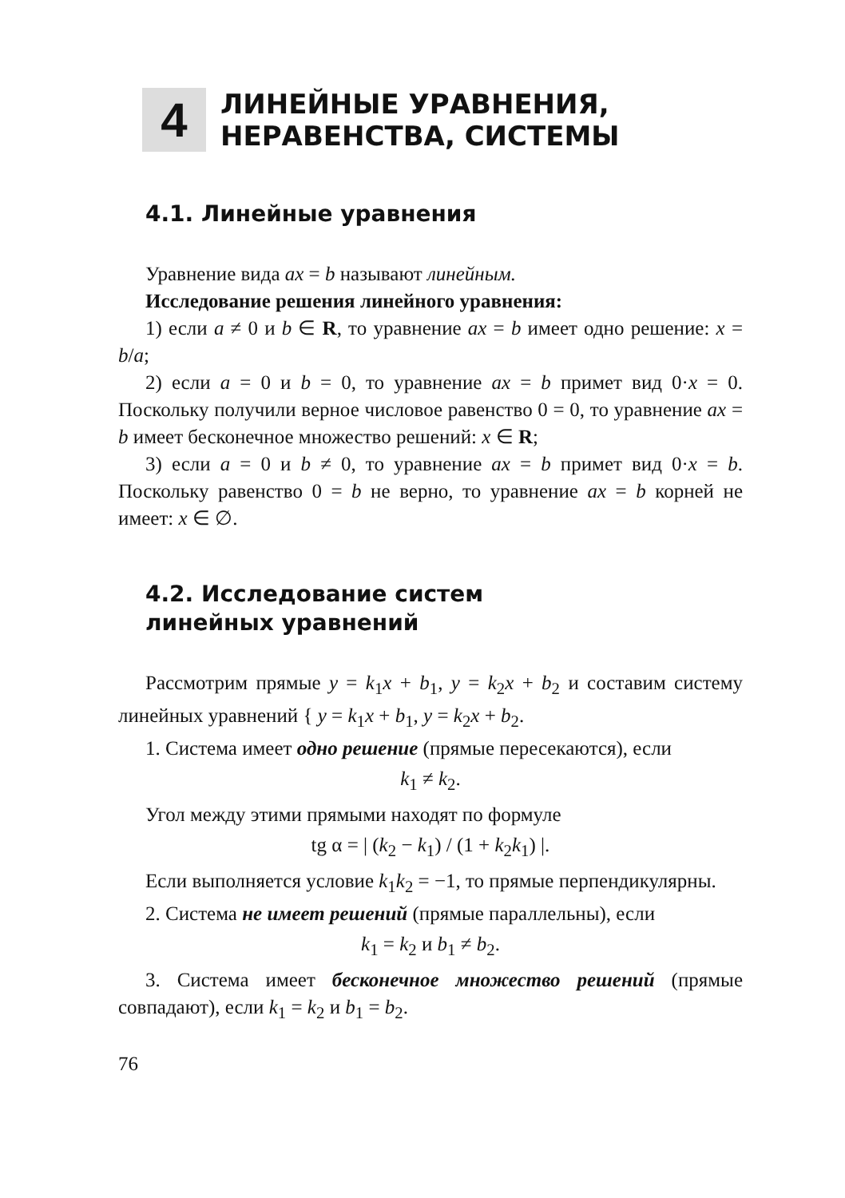4
ЛИНЕЙНЫЕ УРАВНЕНИЯ,
НЕРАВЕНСТВА, СИСТЕМЫ
4.1. Линейные уравнения
Уравнение вида ax = b называют линейным.
Исследование решения линейного уравнения:
1) если a ≠ 0 и b ∈ R, то уравнение ax = b имеет одно решение: x = b/a;
2) если a = 0 и b = 0, то уравнение ax = b примет вид 0·x = 0. Поскольку получили верное числовое равенство 0 = 0, то уравнение ax = b имеет бесконечное множество решений: x ∈ R;
3) если a = 0 и b ≠ 0, то уравнение ax = b примет вид 0·x = b. Поскольку равенство 0 = b не верно, то уравнение ax = b корней не имеет: x ∈ ∅.
4.2. Исследование систем
линейных уравнений
Рассмотрим прямые y = k<sub>1</sub>x + b<sub>1</sub>, y = k<sub>2</sub>x + b<sub>2</sub> и составим систему линейных уравнений { y = k<sub>1</sub>x + b<sub>1</sub>, y = k<sub>2</sub>x + b<sub>2</sub>.
1. Система имеет одно решение (прямые пересекаются), если
k<sub>1</sub> ≠ k<sub>2</sub>.
Угол между этими прямыми находят по формуле
tg α = | (k<sub>2</sub> − k<sub>1</sub>) / (1 + k<sub>2</sub>k<sub>1</sub>) |.
Если выполняется условие k<sub>1</sub>k<sub>2</sub> = −1, то прямые перпендикулярны.
2. Система не имеет решений (прямые параллельны), если
k<sub>1</sub> = k<sub>2</sub> и b<sub>1</sub> ≠ b<sub>2</sub>.
3. Система имеет бесконечное множество решений (прямые совпадают), если k<sub>1</sub> = k<sub>2</sub> и b<sub>1</sub> = b<sub>2</sub>.
76